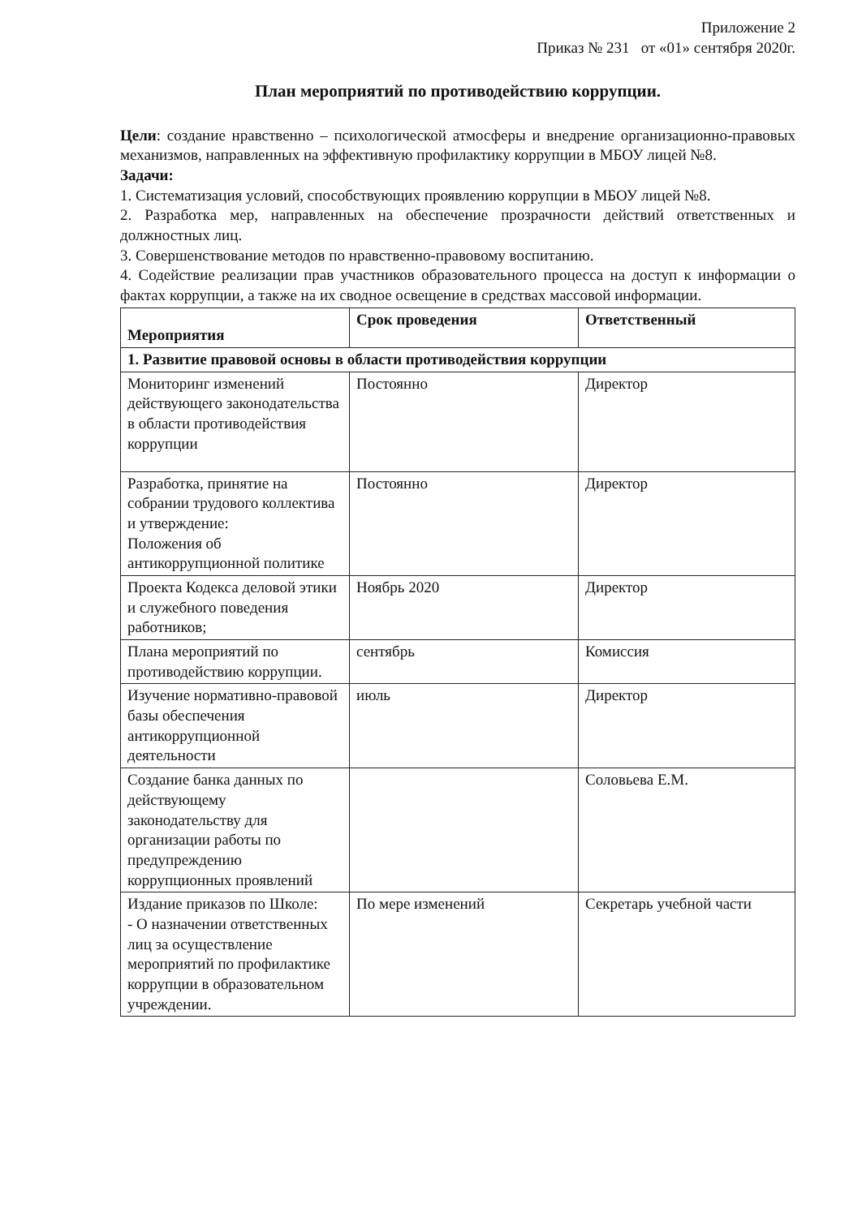Приложение 2
Приказ № 231 от «01» сентября 2020г.
План мероприятий по противодействию коррупции.
Цели: создание нравственно – психологической атмосферы и внедрение организационно-правовых механизмов, направленных на эффективную профилактику коррупции в МБОУ лицей №8.
Задачи:
1. Систематизация условий, способствующих проявлению коррупции в МБОУ лицей №8.
2. Разработка мер, направленных на обеспечение прозрачности действий ответственных и должностных лиц.
3. Совершенствование методов по нравственно-правовому воспитанию.
4. Содействие реализации прав участников образовательного процесса на доступ к информации о фактах коррупции, а также на их сводное освещение в средствах массовой информации.
| Мероприятия | Срок проведения | Ответственный |
| --- | --- | --- |
| 1. Развитие правовой основы в области противодействия коррупции | | |
| Мониторинг изменений действующего законодательства в области противодействия коррупции | Постоянно | Директор |
| Разработка, принятие на собрании трудового коллектива и утверждение: Положения об антикоррупционной политике | Постоянно | Директор |
| Проекта Кодекса деловой этики и служебного поведения работников; | Ноябрь 2020 | Директор |
| Плана мероприятий по противодействию коррупции. | сентябрь | Комиссия |
| Изучение нормативно-правовой базы обеспечения антикоррупционной деятельности | июль | Директор |
| Создание банка данных по действующему законодательству для организации работы по предупреждению коррупционных проявлений | | Соловьева Е.М. |
| Издание приказов по Школе: - О назначении ответственных лиц за осуществление мероприятий по профилактике коррупции в образовательном учреждении. | По мере изменений | Секретарь учебной части |